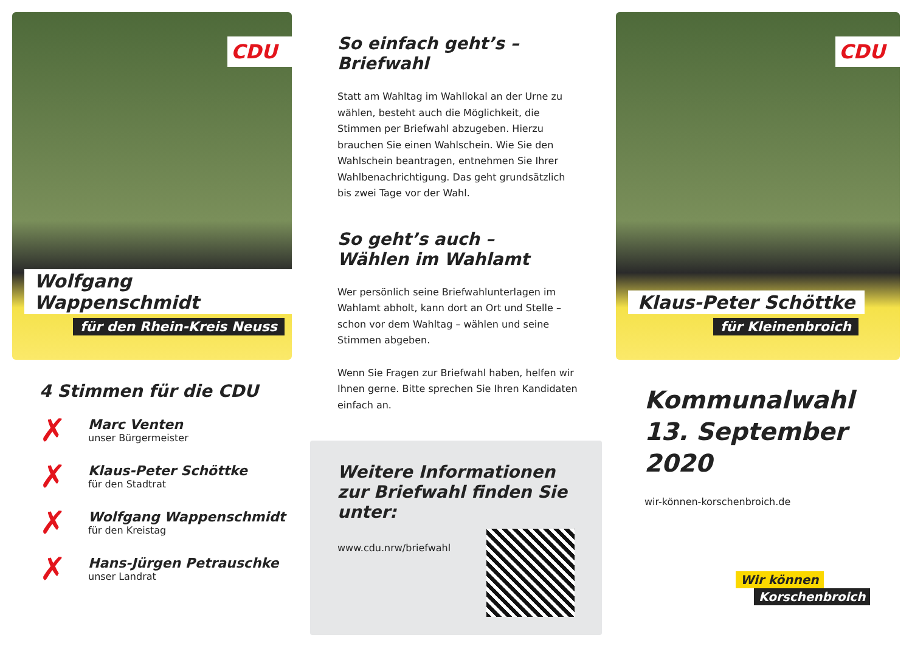CDU
Wolfgang Wappenschmidt
für den Rhein-Kreis Neuss
4 Stimmen für die CDU
✗
Marc Venten
unser Bürgermeister
✗
Klaus-Peter Schöttke
für den Stadtrat
✗
Wolfgang Wappenschmidt
für den Kreistag
✗
Hans-Jürgen Petrauschke
unser Landrat
So einfach geht’s –
Briefwahl
Statt am Wahltag im Wahllokal an der Urne zu wählen, besteht auch die Möglichkeit, die Stimmen per Briefwahl abzugeben. Hierzu brauchen Sie einen Wahlschein. Wie Sie den Wahlschein beantragen, entnehmen Sie Ihrer Wahlbenachrichtigung. Das geht grundsätzlich bis zwei Tage vor der Wahl.
So geht’s auch –
Wählen im Wahlamt
Wer persönlich seine Briefwahlunterlagen im Wahlamt abholt, kann dort an Ort und Stelle – schon vor dem Wahltag – wählen und seine Stimmen abgeben.
Wenn Sie Fragen zur Briefwahl haben, helfen wir Ihnen gerne. Bitte sprechen Sie Ihren Kandidaten einfach an.
Weitere Informationen zur Briefwahl finden Sie unter:
www.cdu.nrw/briefwahl
CDU
Klaus-Peter Schöttke
für Kleinenbroich
Kommunalwahl
13. September 2020
wir-können-korschenbroich.de
Wir können
Korschenbroich